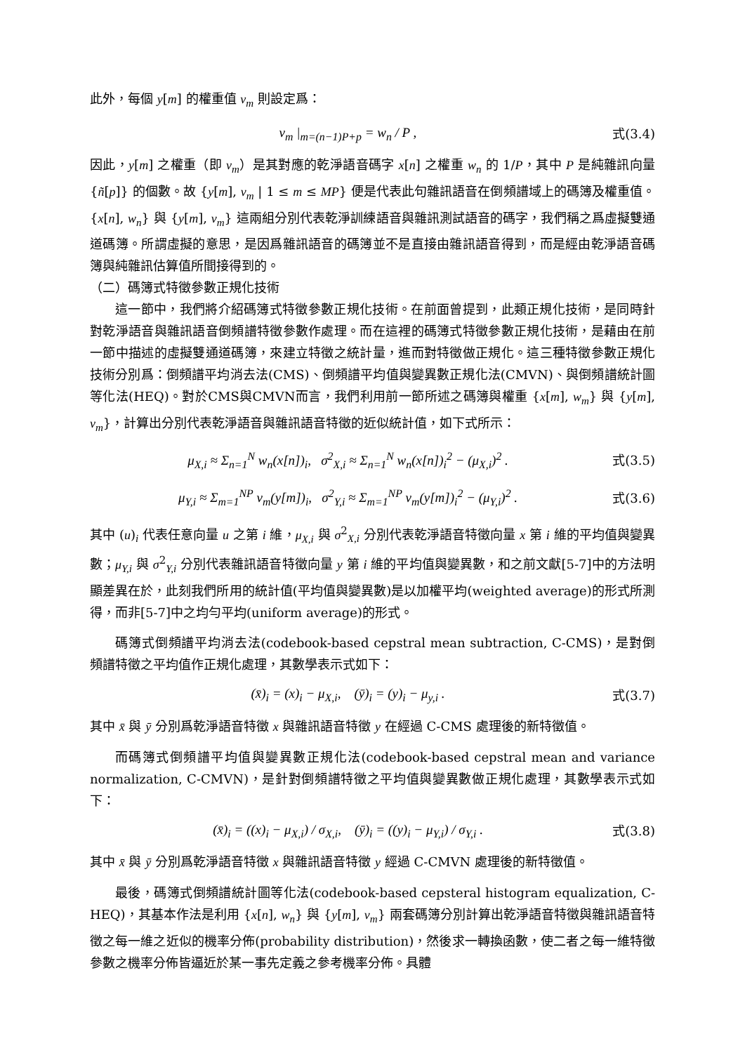此外，每個 y[m] 的權重值 v<sub>m</sub> 則設定爲：
v<sub>m</sub> |<sub>m=(n−1)P+p</sub> = w<sub>n</sub> / P , 式(3.4)
因此，y[m] 之權重（即 v<sub>m</sub>）是其對應的乾淨語音碼字 x[n] 之權重 w<sub>n</sub> 的 1/P，其中 P 是純雜訊向量 {ñ[p]} 的個數。故 {y[m], v<sub>m</sub> | 1 ≤ m ≤ MP} 便是代表此句雜訊語音在倒頻譜域上的碼簿及權重值。{x[n], w<sub>n</sub>} 與 {y[m], v<sub>m</sub>} 這兩組分別代表乾淨訓練語音與雜訊測試語音的碼字，我們稱之爲虛擬雙通道碼簿。所謂虛擬的意思，是因爲雜訊語音的碼簿並不是直接由雜訊語音得到，而是經由乾淨語音碼簿與純雜訊估算值所間接得到的。
（二）碼簿式特徵參數正規化技術
這一節中，我們將介紹碼簿式特徵參數正規化技術。在前面曾提到，此類正規化技術，是同時針對乾淨語音與雜訊語音倒頻譜特徵參數作處理。而在這裡的碼簿式特徵參數正規化技術，是藉由在前一節中描述的虛擬雙通道碼簿，來建立特徵之統計量，進而對特徵做正規化。這三種特徵參數正規化技術分別爲：倒頻譜平均消去法(CMS)、倒頻譜平均值與變異數正規化法(CMVN)、與倒頻譜統計圖等化法(HEQ)。對於CMS與CMVN而言，我們利用前一節所述之碼簿與權重 {x[m], w<sub>m</sub>} 與 {y[m], v<sub>m</sub>}，計算出分別代表乾淨語音與雜訊語音特徵的近似統計值，如下式所示：
μ<sub>X,i</sub> ≈ Σ<sub>n=1</sub><sup>N</sup> w<sub>n</sub>(x[n])<sub>i</sub>, σ<sup>2</sup><sub>X,i</sub> ≈ Σ<sub>n=1</sub><sup>N</sup> w<sub>n</sub>(x[n])<sub>i</sub><sup>2</sup> − (μ<sub>X,i</sub>)<sup>2</sup> . 式(3.5)
μ<sub>Y,i</sub> ≈ Σ<sub>m=1</sub><sup>NP</sup> v<sub>m</sub>(y[m])<sub>i</sub>, σ<sup>2</sup><sub>Y,i</sub> ≈ Σ<sub>m=1</sub><sup>NP</sup> v<sub>m</sub>(y[m])<sub>i</sub><sup>2</sup> − (μ<sub>Y,i</sub>)<sup>2</sup> . 式(3.6)
其中 (u)<sub>i</sub> 代表任意向量 u 之第 i 維，μ<sub>X,i</sub> 與 σ<sup>2</sup><sub>X,i</sub> 分別代表乾淨語音特徵向量 x 第 i 維的平均值與變異數；μ<sub>Y,i</sub> 與 σ<sup>2</sup><sub>Y,i</sub> 分別代表雜訊語音特徵向量 y 第 i 維的平均值與變異數，和之前文獻[5-7]中的方法明顯差異在於，此刻我們所用的統計值(平均值與變異數)是以加權平均(weighted average)的形式所測得，而非[5-7]中之均勻平均(uniform average)的形式。
碼簿式倒頻譜平均消去法(codebook-based cepstral mean subtraction, C-CMS)，是對倒頻譜特徵之平均值作正規化處理，其數學表示式如下：
(x̄)<sub>i</sub> = (x)<sub>i</sub> − μ<sub>X,i</sub>, (ȳ)<sub>i</sub> = (y)<sub>i</sub> − μ<sub>y,i</sub> . 式(3.7)
其中 x̄ 與 ȳ 分別爲乾淨語音特徵 x 與雜訊語音特徵 y 在經過 C-CMS 處理後的新特徵值。
而碼簿式倒頻譜平均值與變異數正規化法(codebook-based cepstral mean and variance normalization, C-CMVN)，是針對倒頻譜特徵之平均值與變異數做正規化處理，其數學表示式如下：
(x̄)<sub>i</sub> = ((x)<sub>i</sub> − μ<sub>X,i</sub>) / σ<sub>X,i</sub>, (ȳ)<sub>i</sub> = ((y)<sub>i</sub> − μ<sub>Y,i</sub>) / σ<sub>Y,i</sub> . 式(3.8)
其中 x̄ 與 ȳ 分別爲乾淨語音特徵 x 與雜訊語音特徵 y 經過 C-CMVN 處理後的新特徵值。
最後，碼簿式倒頻譜統計圖等化法(codebook-based cepsteral histogram equalization, C-HEQ)，其基本作法是利用 {x[n], w<sub>n</sub>} 與 {y[m], v<sub>m</sub>} 兩套碼簿分別計算出乾淨語音特徵與雜訊語音特徵之每一維之近似的機率分佈(probability distribution)，然後求一轉換函數，使二者之每一維特徵參數之機率分佈皆逼近於某一事先定義之參考機率分佈。具體